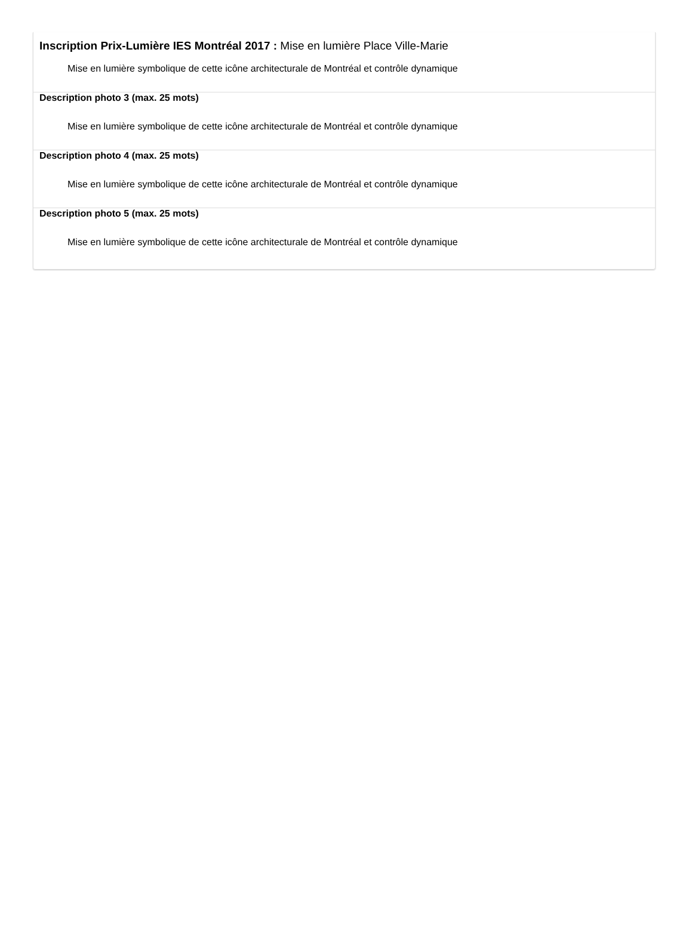Inscription Prix-Lumière IES Montréal 2017 : Mise en lumière Place Ville-Marie
Mise en lumière symbolique de cette icône architecturale de Montréal et contrôle dynamique
Description photo 3 (max. 25 mots)
Mise en lumière symbolique de cette icône architecturale de Montréal et contrôle dynamique
Description photo 4 (max. 25 mots)
Mise en lumière symbolique de cette icône architecturale de Montréal et contrôle dynamique
Description photo 5 (max. 25 mots)
Mise en lumière symbolique de cette icône architecturale de Montréal et contrôle dynamique